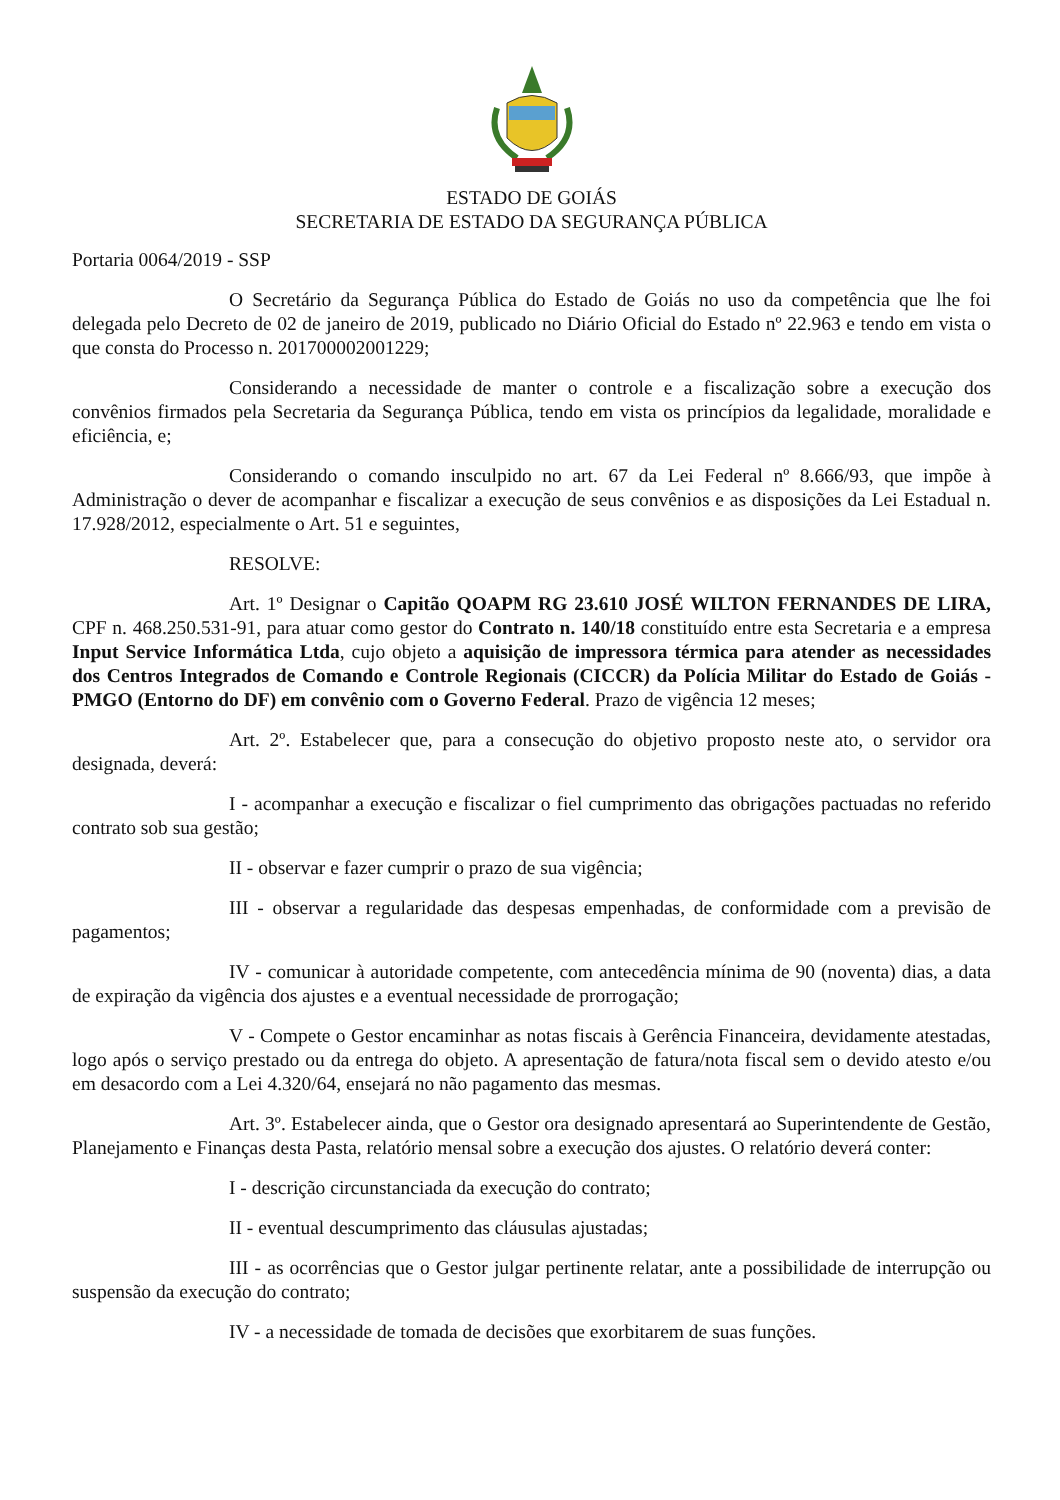ESTADO DE GOIÁS
SECRETARIA DE ESTADO DA SEGURANÇA PÚBLICA
Portaria 0064/2019 - SSP
O Secretário da Segurança Pública do Estado de Goiás no uso da competência que lhe foi delegada pelo Decreto de 02 de janeiro de 2019, publicado no Diário Oficial do Estado nº 22.963 e tendo em vista o que consta do Processo n. 201700002001229;
Considerando a necessidade de manter o controle e a fiscalização sobre a execução dos convênios firmados pela Secretaria da Segurança Pública, tendo em vista os princípios da legalidade, moralidade e eficiência, e;
Considerando o comando insculpido no art. 67 da Lei Federal nº 8.666/93, que impõe à Administração o dever de acompanhar e fiscalizar a execução de seus convênios e as disposições da Lei Estadual n. 17.928/2012, especialmente o Art. 51 e seguintes,
RESOLVE:
Art. 1º Designar o Capitão QOAPM RG 23.610 JOSÉ WILTON FERNANDES DE LIRA, CPF n. 468.250.531-91, para atuar como gestor do Contrato n. 140/18 constituído entre esta Secretaria e a empresa Input Service Informática Ltda, cujo objeto a aquisição de impressora térmica para atender as necessidades dos Centros Integrados de Comando e Controle Regionais (CICCR) da Polícia Militar do Estado de Goiás - PMGO (Entorno do DF) em convênio com o Governo Federal. Prazo de vigência 12 meses;
Art. 2º. Estabelecer que, para a consecução do objetivo proposto neste ato, o servidor ora designada, deverá:
I - acompanhar a execução e fiscalizar o fiel cumprimento das obrigações pactuadas no referido contrato sob sua gestão;
II - observar e fazer cumprir o prazo de sua vigência;
III - observar a regularidade das despesas empenhadas, de conformidade com a previsão de pagamentos;
IV - comunicar à autoridade competente, com antecedência mínima de 90 (noventa) dias, a data de expiração da vigência dos ajustes e a eventual necessidade de prorrogação;
V - Compete o Gestor encaminhar as notas fiscais à Gerência Financeira, devidamente atestadas, logo após o serviço prestado ou da entrega do objeto. A apresentação de fatura/nota fiscal sem o devido atesto e/ou em desacordo com a Lei 4.320/64, ensejará no não pagamento das mesmas.
Art. 3º. Estabelecer ainda, que o Gestor ora designado apresentará ao Superintendente de Gestão, Planejamento e Finanças desta Pasta, relatório mensal sobre a execução dos ajustes. O relatório deverá conter:
I - descrição circunstanciada da execução do contrato;
II - eventual descumprimento das cláusulas ajustadas;
III - as ocorrências que o Gestor julgar pertinente relatar, ante a possibilidade de interrupção ou suspensão da execução do contrato;
IV - a necessidade de tomada de decisões que exorbitarem de suas funções.